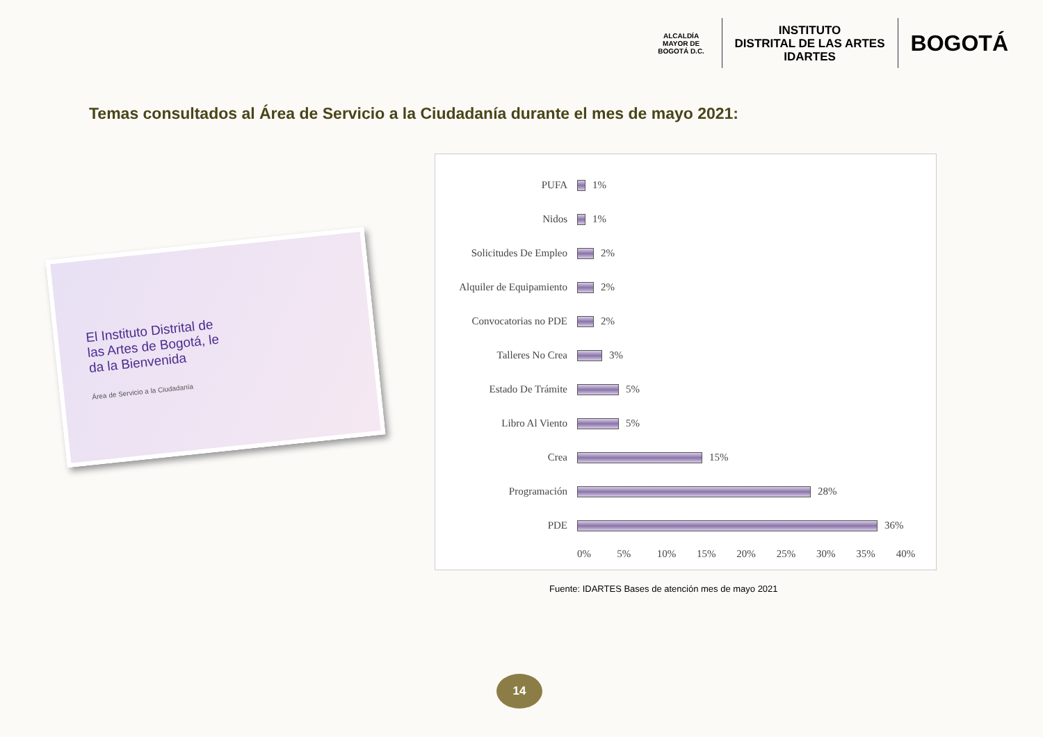ALCALDÍA MAYOR DE BOGOTÁ D.C.
INSTITUTO
DISTRITAL DE LAS ARTES
IDARTES
BOGOTÁ
Temas consultados al Área de Servicio a la Ciudadanía durante el mes de mayo 2021:
El Instituto Distrital de las Artes de Bogotá, le da la Bienvenida
Área de Servicio a la Ciudadanía
PUFA 1%
Nidos 1%
Solicitudes De Empleo 2%
Alquiler de Equipamiento 2%
Convocatorias no PDE 2%
Talleres No Crea 3%
Estado De Trámite 5%
Libro Al Viento 5%
Crea 15%
Programación 28%
PDE 36%
0% 5% 10% 15% 20% 25% 30% 35% 40%
Fuente: IDARTES Bases de atención mes de mayo 2021
14